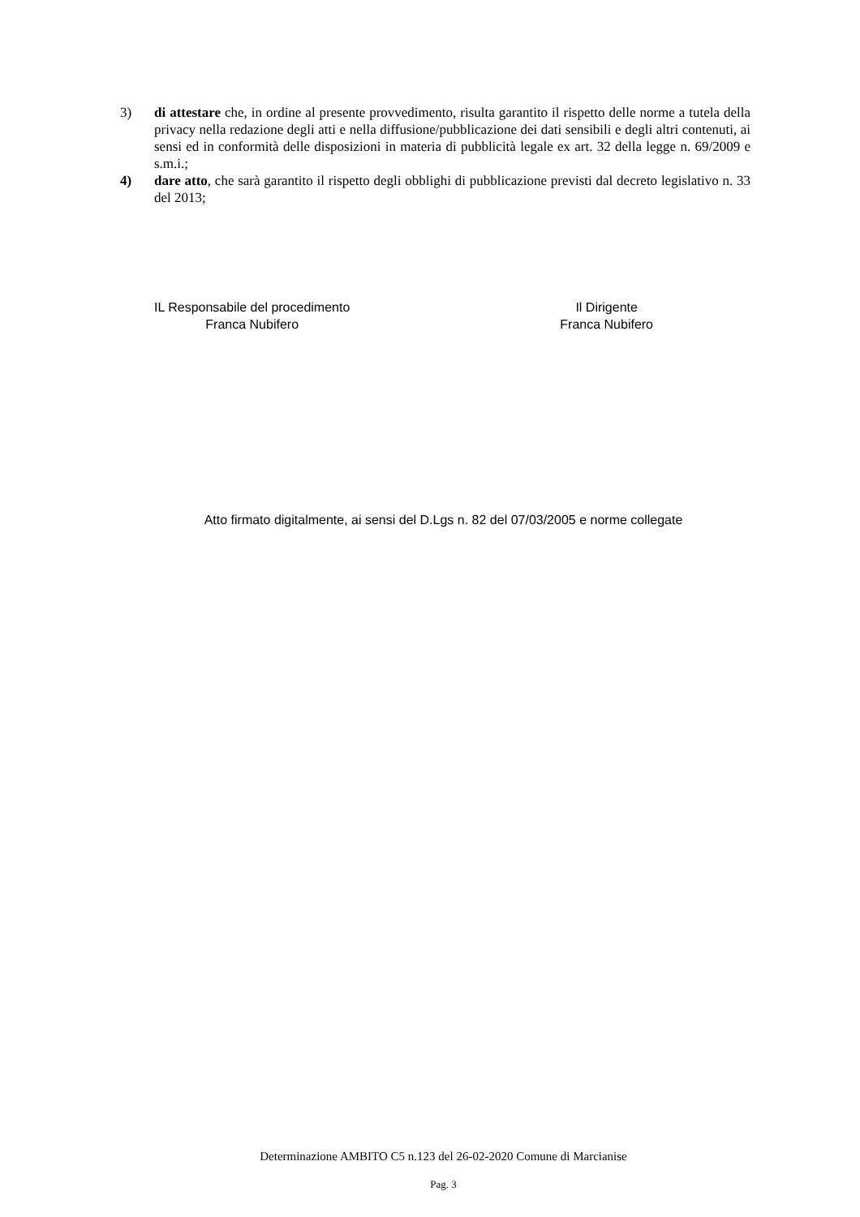3) di attestare che, in ordine al presente provvedimento, risulta garantito il rispetto delle norme a tutela della privacy nella redazione degli atti e nella diffusione/pubblicazione dei dati sensibili e degli altri contenuti, ai sensi ed in conformità delle disposizioni in materia di pubblicità legale ex art. 32 della legge n. 69/2009 e s.m.i.;
4) dare atto, che sarà garantito il rispetto degli obblighi di pubblicazione previsti dal decreto legislativo n. 33 del 2013;
IL Responsabile del procedimento
Franca Nubifero
Il Dirigente
Franca Nubifero
Atto firmato digitalmente, ai sensi del D.Lgs n. 82 del 07/03/2005 e norme collegate
Determinazione AMBITO C5 n.123 del 26-02-2020 Comune di Marcianise
Pag. 3